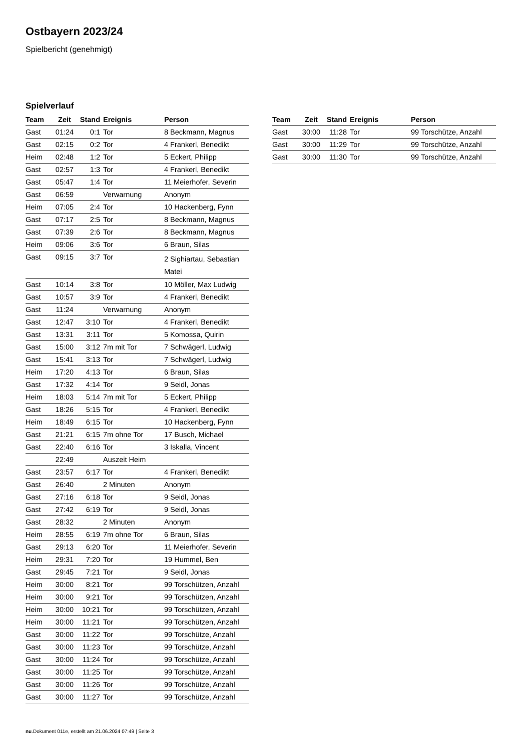Ostbayern 2023/24
Spielbericht (genehmigt)
Spielverlauf
| Team | Zeit | Stand | Ereignis | Person |
| --- | --- | --- | --- | --- |
| Gast | 01:24 | 0:1 | Tor | 8 Beckmann, Magnus |
| Gast | 02:15 | 0:2 | Tor | 4 Frankerl, Benedikt |
| Heim | 02:48 | 1:2 | Tor | 5 Eckert, Philipp |
| Gast | 02:57 | 1:3 | Tor | 4 Frankerl, Benedikt |
| Gast | 05:47 | 1:4 | Tor | 11 Meierhofer, Severin |
| Gast | 06:59 | | Verwarnung | Anonym |
| Heim | 07:05 | 2:4 | Tor | 10 Hackenberg, Fynn |
| Gast | 07:17 | 2:5 | Tor | 8 Beckmann, Magnus |
| Gast | 07:39 | 2:6 | Tor | 8 Beckmann, Magnus |
| Heim | 09:06 | 3:6 | Tor | 6 Braun, Silas |
| Gast | 09:15 | 3:7 | Tor | 2 Sighiartau, Sebastian Matei |
| Gast | 10:14 | 3:8 | Tor | 10 Möller, Max Ludwig |
| Gast | 10:57 | 3:9 | Tor | 4 Frankerl, Benedikt |
| Gast | 11:24 | | Verwarnung | Anonym |
| Gast | 12:47 | 3:10 | Tor | 4 Frankerl, Benedikt |
| Gast | 13:31 | 3:11 | Tor | 5 Komossa, Quirin |
| Gast | 15:00 | 3:12 | 7m mit Tor | 7 Schwägerl, Ludwig |
| Gast | 15:41 | 3:13 | Tor | 7 Schwägerl, Ludwig |
| Heim | 17:20 | 4:13 | Tor | 6 Braun, Silas |
| Gast | 17:32 | 4:14 | Tor | 9 Seidl, Jonas |
| Heim | 18:03 | 5:14 | 7m mit Tor | 5 Eckert, Philipp |
| Gast | 18:26 | 5:15 | Tor | 4 Frankerl, Benedikt |
| Heim | 18:49 | 6:15 | Tor | 10 Hackenberg, Fynn |
| Gast | 21:21 | 6:15 | 7m ohne Tor | 17 Busch, Michael |
| Gast | 22:40 | 6:16 | Tor | 3 Iskalla, Vincent |
| | 22:49 | | Auszeit Heim | |
| Gast | 23:57 | 6:17 | Tor | 4 Frankerl, Benedikt |
| Gast | 26:40 | | 2 Minuten | Anonym |
| Gast | 27:16 | 6:18 | Tor | 9 Seidl, Jonas |
| Gast | 27:42 | 6:19 | Tor | 9 Seidl, Jonas |
| Gast | 28:32 | | 2 Minuten | Anonym |
| Heim | 28:55 | 6:19 | 7m ohne Tor | 6 Braun, Silas |
| Gast | 29:13 | 6:20 | Tor | 11 Meierhofer, Severin |
| Heim | 29:31 | 7:20 | Tor | 19 Hummel, Ben |
| Gast | 29:45 | 7:21 | Tor | 9 Seidl, Jonas |
| Heim | 30:00 | 8:21 | Tor | 99 Torschützen, Anzahl |
| Heim | 30:00 | 9:21 | Tor | 99 Torschützen, Anzahl |
| Heim | 30:00 | 10:21 | Tor | 99 Torschützen, Anzahl |
| Heim | 30:00 | 11:21 | Tor | 99 Torschützen, Anzahl |
| Gast | 30:00 | 11:22 | Tor | 99 Torschütze, Anzahl |
| Gast | 30:00 | 11:23 | Tor | 99 Torschütze, Anzahl |
| Gast | 30:00 | 11:24 | Tor | 99 Torschütze, Anzahl |
| Gast | 30:00 | 11:25 | Tor | 99 Torschütze, Anzahl |
| Gast | 30:00 | 11:26 | Tor | 99 Torschütze, Anzahl |
| Gast | 30:00 | 11:27 | Tor | 99 Torschütze, Anzahl |
| Team | Zeit | Stand | Ereignis | Person |
| --- | --- | --- | --- | --- |
| Gast | 30:00 | 11:28 | Tor | 99 Torschütze, Anzahl |
| Gast | 30:00 | 11:29 | Tor | 99 Torschütze, Anzahl |
| Gast | 30:00 | 11:30 | Tor | 99 Torschütze, Anzahl |
nu.Dokument 011e, erstellt am 21.06.2024 07:49 | Seite 3